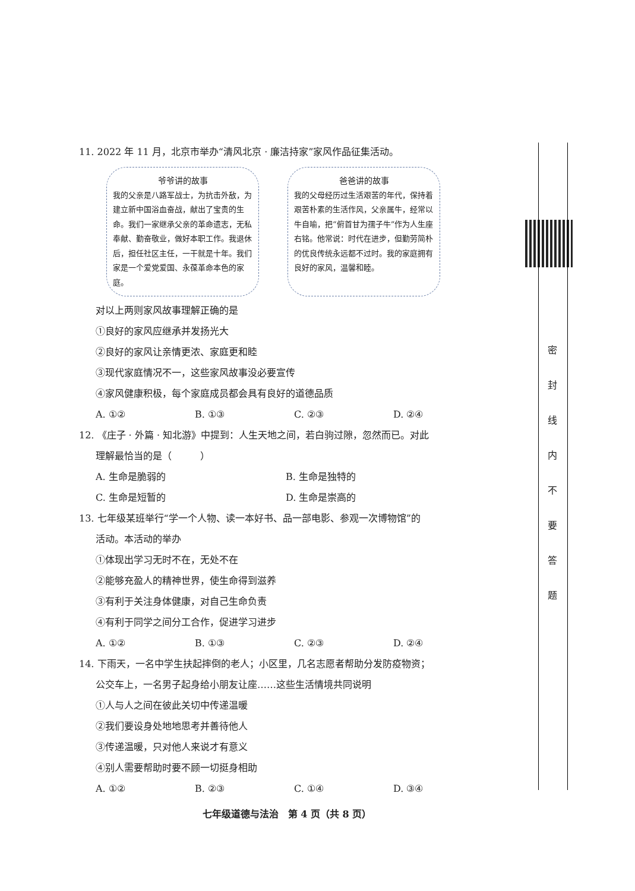11. 2022 年 11 月，北京市举办“清风北京 · 廉洁持家”家风作品征集活动。
爷爷讲的故事
我的父亲是八路军战士，为抗击外敌，为建立新中国浴血奋战，献出了宝贵的生命。我们一家继承父亲的革命遗志，无私奉献、勤奋敬业，做好本职工作。我退休后，担任社区主任，一干就是十年。我们家是一个爱党爱国、永葆革命本色的家庭。
爸爸讲的故事
我的父母经历过生活艰苦的年代，保持着艰苦朴素的生活作风，父亲属牛，经常以牛自喻，把“俯首甘为孺子牛”作为人生座右铭。他常说：时代在进步，但勤劳简朴的优良传统永远都不过时。我的家庭拥有良好的家风，温馨和睦。
对以上两则家风故事理解正确的是
①良好的家风应继承并发扬光大
②良好的家风让亲情更浓、家庭更和睦
③现代家庭情况不一，这些家风故事没必要宣传
④家风健康积极，每个家庭成员都会具有良好的道德品质
A. ①② B. ①③ C. ②③ D. ②④
12. 《庄子 · 外篇 · 知北游》中提到：人生天地之间，若白驹过隙，忽然而已。对此
理解最恰当的是（　　　）
A. 生命是脆弱的 B. 生命是独特的
C. 生命是短暂的 D. 生命是崇高的
13. 七年级某班举行“学一个人物、读一本好书、品一部电影、参观一次博物馆”的
活动。本活动的举办
①体现出学习无时不在，无处不在
②能够充盈人的精神世界，使生命得到滋养
③有利于关注身体健康，对自己生命负责
④有利于同学之间分工合作，促进学习进步
A. ①② B. ①③ C. ②③ D. ②④
14. 下雨天，一名中学生扶起摔倒的老人；小区里，几名志愿者帮助分发防疫物资；
公交车上，一名男子起身给小朋友让座……这些生活情境共同说明
①人与人之间在彼此关切中传递温暖
②我们要设身处地地思考并善待他人
③传递温暖，只对他人来说才有意义
④别人需要帮助时要不顾一切挺身相助
A. ①② B. ②③ C. ①④ D. ③④
七年级道德与法治　第 4 页（共 8 页）
密
封
线
内
不
要
答
题